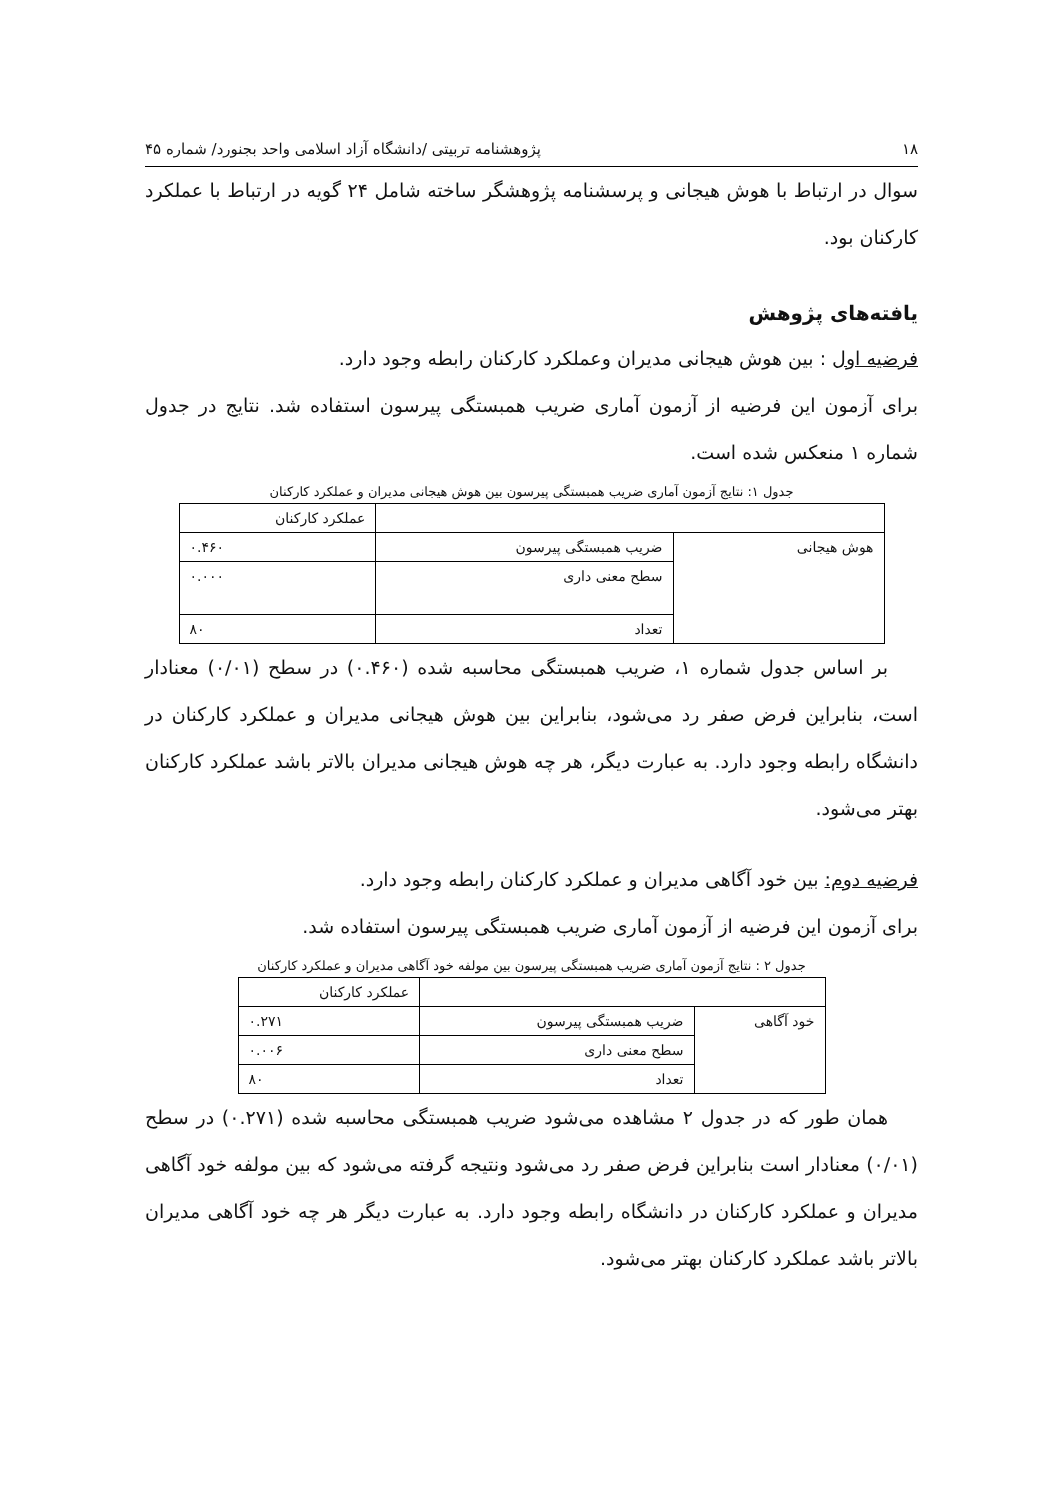۱۸ پژوهشنامه تربیتی /دانشگاه آزاد اسلامی واحد بجنورد/ شماره ۴۵
سوال در ارتباط با هوش هیجانی و پرسشنامه پژوهشگر ساخته شامل ۲۴ گویه در ارتباط با عملکرد کارکنان بود.
یافته‌های پژوهش
فرضیه اول : بین هوش هیجانی مدیران وعملکرد کارکنان رابطه وجود دارد.
برای آزمون این فرضیه از آزمون آماری ضریب همبستگی پیرسون استفاده شد. نتایج در جدول شماره ۱ منعکس شده است.
جدول ۱: نتایج آزمون آماری ضریب همبستگی پیرسون بین هوش هیجانی مدیران و عملکرد کارکنان
| | | عملکرد کارکنان |
| هوش هیجانی | ضریب همبستگی پیرسون | ۰.۴۶۰ |
| | سطح معنی داری | ۰.۰۰۰ |
| | تعداد | ۸۰ |
بر اساس جدول شماره ۱، ضریب همبستگی محاسبه شده (۰.۴۶۰) در سطح (۰/۰۱) معنادار است، بنابراین فرض صفر رد می‌شود، بنابراین بین هوش هیجانی مدیران و عملکرد کارکنان در دانشگاه رابطه وجود دارد. به عبارت دیگر، هر چه هوش هیجانی مدیران بالاتر باشد عملکرد کارکنان بهتر می‌شود.
فرضیه دوم: بین خود آگاهی مدیران و عملکرد کارکنان رابطه وجود دارد.
برای آزمون این فرضیه از آزمون آماری ضریب همبستگی پیرسون استفاده شد.
جدول ۲ : نتایج آزمون آماری ضریب همبستگی پیرسون بین مولفه خود آگاهی مدیران و عملکرد کارکنان
| | | عملکرد کارکنان |
| خود آگاهی | ضریب همبستگی پیرسون | ۰.۲۷۱ |
| | سطح معنی داری | ۰.۰۰۶ |
| | تعداد | ۸۰ |
همان طور که در جدول ۲ مشاهده می‌شود ضریب همبستگی محاسبه شده (۰.۲۷۱) در سطح (۰/۰۱) معنادار است بنابراین فرض صفر رد می‌شود ونتیجه گرفته می‌شود که بین مولفه خود آگاهی مدیران و عملکرد کارکنان در دانشگاه رابطه وجود دارد. به عبارت دیگر هر چه خود آگاهی مدیران بالاتر باشد عملکرد کارکنان بهتر می‌شود.